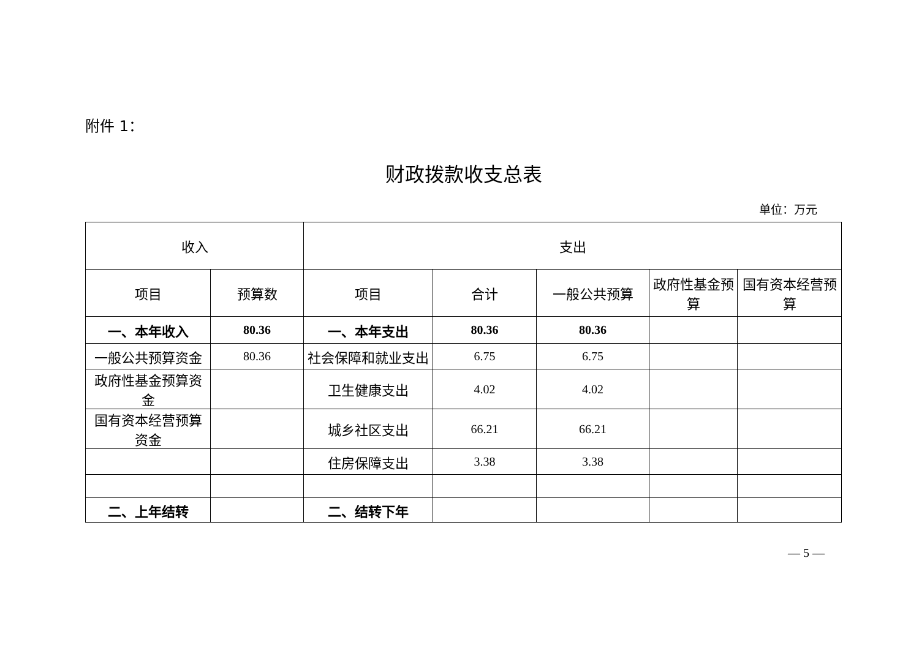附件 1：
财政拨款收支总表
单位：万元
| 收入 | | 支出 | | | | |
| --- | --- | --- | --- | --- | --- | --- |
| 项目 | 预算数 | 项目 | 合计 | 一般公共预算 | 政府性基金预算 | 国有资本经营预算 |
| 一、本年收入 | 80.36 | 一、本年支出 | 80.36 | 80.36 | | |
| 一般公共预算资金 | 80.36 | 社会保障和就业支出 | 6.75 | 6.75 | | |
| 政府性基金预算资金 | | 卫生健康支出 | 4.02 | 4.02 | | |
| 国有资本经营预算资金 | | 城乡社区支出 | 66.21 | 66.21 | | |
| | | 住房保障支出 | 3.38 | 3.38 | | |
| 二、上年结转 | | 二、结转下年 | | | | |
— 5 —